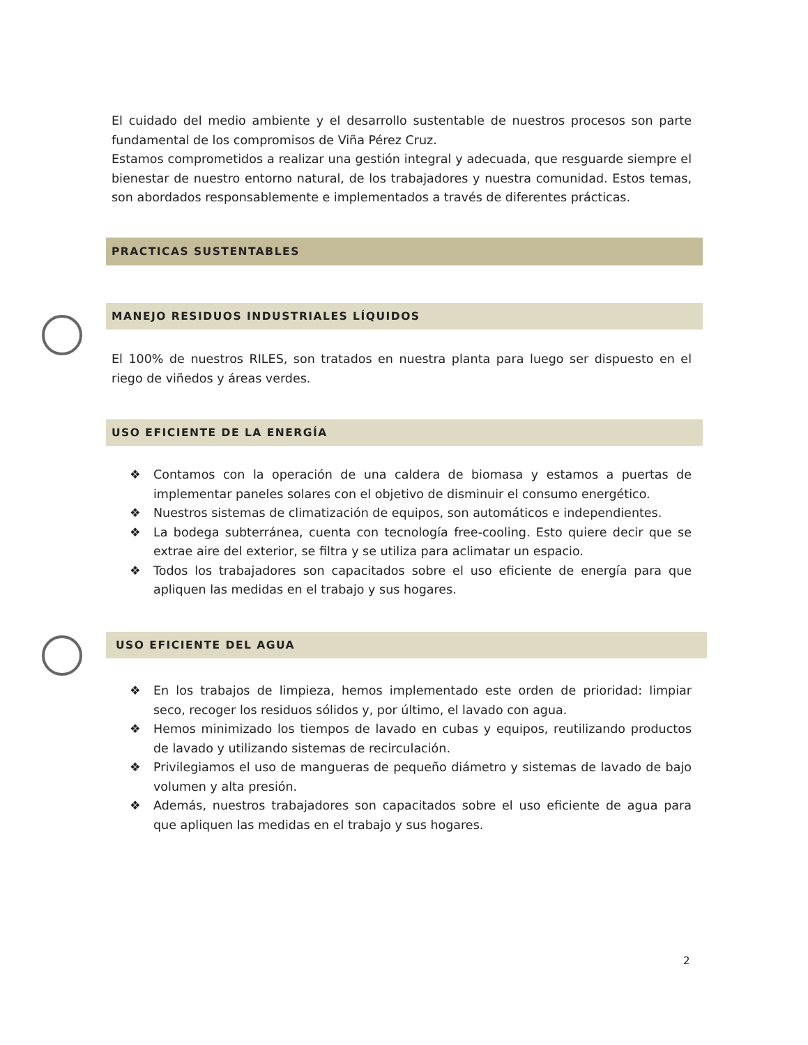El cuidado del medio ambiente y el desarrollo sustentable de nuestros procesos son parte fundamental de los compromisos de Viña Pérez Cruz.
Estamos comprometidos a realizar una gestión integral y adecuada, que resguarde siempre el bienestar de nuestro entorno natural, de los trabajadores y nuestra comunidad. Estos temas, son abordados responsablemente e implementados a través de diferentes prácticas.
PRACTICAS SUSTENTABLES
MANEJO RESIDUOS INDUSTRIALES LÍQUIDOS
El 100% de nuestros RILES, son tratados en nuestra planta para luego ser dispuesto en el riego de viñedos y áreas verdes.
USO EFICIENTE DE LA ENERGÍA
❖ Contamos con la operación de una caldera de biomasa y estamos a puertas de implementar paneles solares con el objetivo de disminuir el consumo energético.
❖ Nuestros sistemas de climatización de equipos, son automáticos e independientes.
❖ La bodega subterránea, cuenta con tecnología free-cooling. Esto quiere decir que se extrae aire del exterior, se filtra y se utiliza para aclimatar un espacio.
❖ Todos los trabajadores son capacitados sobre el uso eficiente de energía para que apliquen las medidas en el trabajo y sus hogares.
USO EFICIENTE DEL AGUA
❖ En los trabajos de limpieza, hemos implementado este orden de prioridad: limpiar seco, recoger los residuos sólidos y, por último, el lavado con agua.
❖ Hemos minimizado los tiempos de lavado en cubas y equipos, reutilizando productos de lavado y utilizando sistemas de recirculación.
❖ Privilegiamos el uso de mangueras de pequeño diámetro y sistemas de lavado de bajo volumen y alta presión.
❖ Además, nuestros trabajadores son capacitados sobre el uso eficiente de agua para que apliquen las medidas en el trabajo y sus hogares.
2